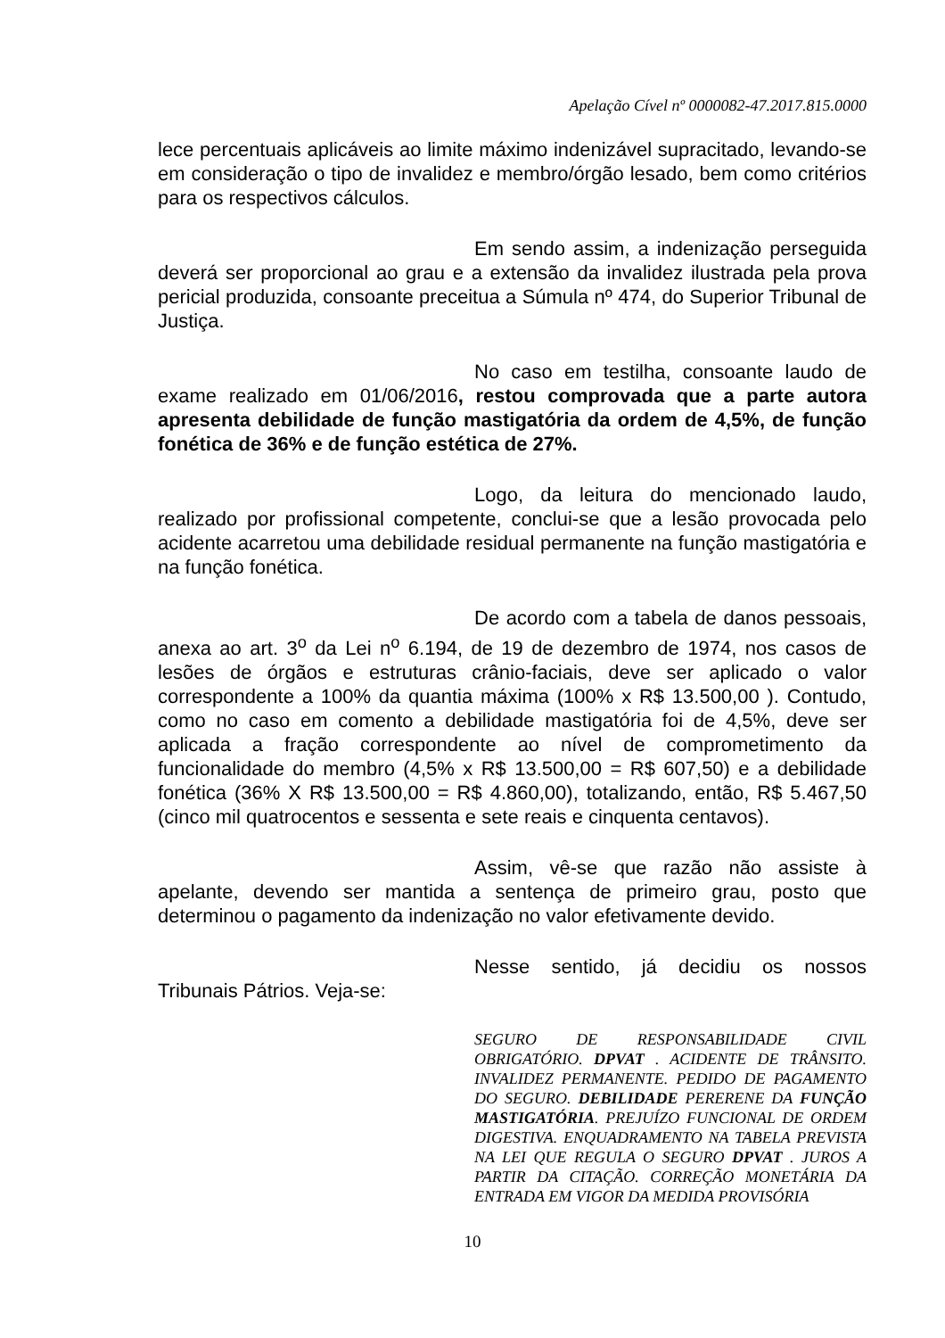Apelação Cível nº 0000082-47.2017.815.0000
lece percentuais aplicáveis ao limite máximo indenizável supracitado, levando-se em consideração o tipo de invalidez e membro/órgão lesado, bem como critérios para os respectivos cálculos.
Em sendo assim, a indenização perseguida deverá ser proporcional ao grau e a extensão da invalidez ilustrada pela prova pericial produzida, consoante preceitua a Súmula nº 474, do Superior Tribunal de Justiça.
No caso em testilha, consoante laudo de exame realizado em 01/06/2016, restou comprovada que a parte autora apresenta debilidade de função mastigatória da ordem de 4,5%, de função fonética de 36% e de função estética de 27%.
Logo, da leitura do mencionado laudo, realizado por profissional competente, conclui-se que a lesão provocada pelo acidente acarretou uma debilidade residual permanente na função mastigatória e na função fonética.
De acordo com a tabela de danos pessoais, anexa ao art. 3<sup>o</sup> da Lei n<sup>o</sup> 6.194, de 19 de dezembro de 1974, nos casos de lesões de órgãos e estruturas crânio-faciais, deve ser aplicado o valor correspondente a 100% da quantia máxima (100% x R$ 13.500,00 ). Contudo, como no caso em comento a debilidade mastigatória foi de 4,5%, deve ser aplicada a fração correspondente ao nível de comprometimento da funcionalidade do membro (4,5% x R$ 13.500,00 = R$ 607,50) e a debilidade fonética (36% X R$ 13.500,00 = R$ 4.860,00), totalizando, então, R$ 5.467,50 (cinco mil quatrocentos e sessenta e sete reais e cinquenta centavos).
Assim, vê-se que razão não assiste à apelante, devendo ser mantida a sentença de primeiro grau, posto que determinou o pagamento da indenização no valor efetivamente devido.
Nesse sentido, já decidiu os nossos Tribunais Pátrios. Veja-se:
SEGURO DE RESPONSABILIDADE CIVIL OBRIGATÓRIO. DPVAT . ACIDENTE DE TRÂNSITO. INVALIDEZ PERMANENTE. PEDIDO DE PAGAMENTO DO SEGURO. DEBILIDADE PERERENE DA FUNÇÃO MASTIGATÓRIA. PREJUÍZO FUNCIONAL DE ORDEM DIGESTIVA. ENQUADRAMENTO NA TABELA PREVISTA NA LEI QUE REGULA O SEGURO DPVAT . JUROS A PARTIR DA CITAÇÃO. CORREÇÃO MONETÁRIA DA ENTRADA EM VIGOR DA MEDIDA PROVISÓRIA
10